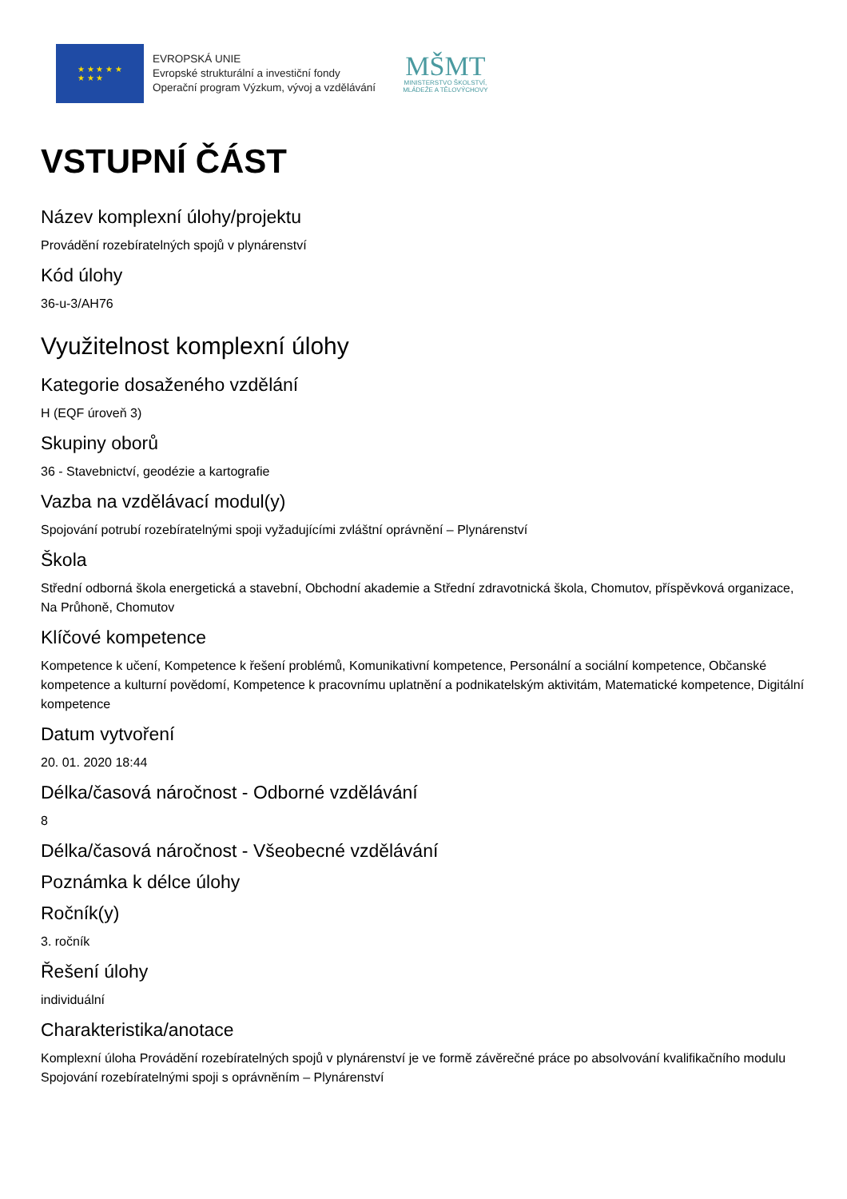★ ★ ★ ★ ★
★ ★ ★
EVROPSKÁ UNIE
Evropské strukturální a investiční fondy
Operační program Výzkum, vývoj a vzdělávání
MŠMT
MINISTERSTVO ŠKOLSTVÍ,
MLÁDEŽE A TĚLOVÝCHOVY
VSTUPNÍ ČÁST
Název komplexní úlohy/projektu
Provádění rozebíratelných spojů v plynárenství
Kód úlohy
36-u-3/AH76
Využitelnost komplexní úlohy
Kategorie dosaženého vzdělání
H (EQF úroveň 3)
Skupiny oborů
36 - Stavebnictví, geodézie a kartografie
Vazba na vzdělávací modul(y)
Spojování potrubí rozebíratelnými spoji vyžadujícími zvláštní oprávnění – Plynárenství
Škola
Střední odborná škola energetická a stavební, Obchodní akademie a Střední zdravotnická škola, Chomutov, příspěvková organizace, Na Průhoně, Chomutov
Klíčové kompetence
Kompetence k učení, Kompetence k řešení problémů, Komunikativní kompetence, Personální a sociální kompetence, Občanské kompetence a kulturní povědomí, Kompetence k pracovnímu uplatnění a podnikatelským aktivitám, Matematické kompetence, Digitální kompetence
Datum vytvoření
20. 01. 2020 18:44
Délka/časová náročnost - Odborné vzdělávání
8
Délka/časová náročnost - Všeobecné vzdělávání
Poznámka k délce úlohy
Ročník(y)
3. ročník
Řešení úlohy
individuální
Charakteristika/anotace
Komplexní úloha Provádění rozebíratelných spojů v plynárenství je ve formě závěrečné práce po absolvování kvalifikačního modulu Spojování rozebíratelnými spoji s oprávněním – Plynárenství